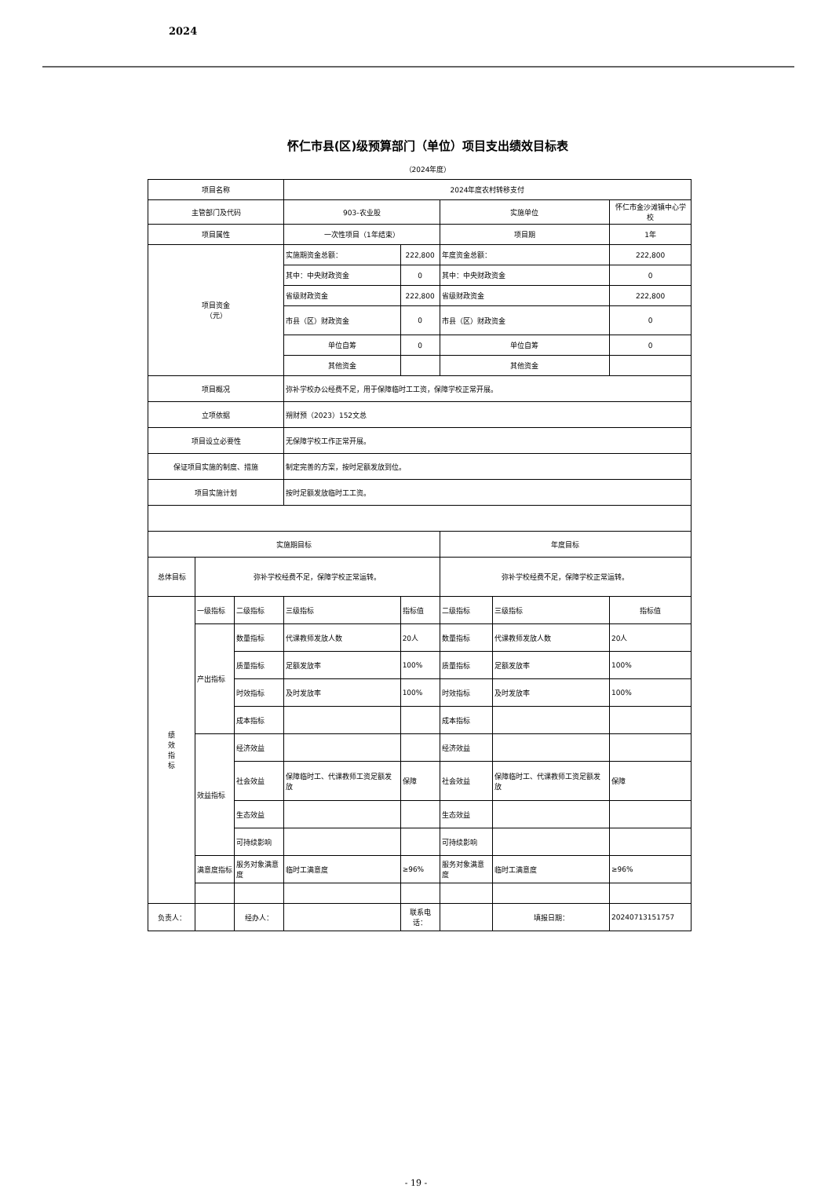2024
怀仁市县(区)级预算部门（单位）项目支出绩效目标表
（2024年度）
| 项目名称 | | | 2024年度农村转移支付 | | | | |
| 主管部门及代码 | | | 903-农业股 | | 实施单位 | | 怀仁市金沙滩镇中心学校 |
| 项目属性 | | | 一次性项目（1年结束） | | 项目期 | | 1年 |
| 项目资金 （元） | | | 实施期资金总额： | 222,800 | 年度资金总额： | | 222,800 |
| | | | 其中：中央财政资金 | 0 | 其中：中央财政资金 | | 0 |
| | | | 省级财政资金 | 222,800 | 省级财政资金 | | 222,800 |
| | | | 市县（区）财政资金 | 0 | 市县（区）财政资金 | | 0 |
| | | | 单位自筹 | 0 | 单位自筹 | | 0 |
| | | | 其他资金 | | 其他资金 | | |
| 项目概况 | | | 弥补学校办公经费不足，用于保障临时工工资，保障学校正常开展。 | | | | |
| 立项依据 | | | 朔财预（2023）152文总 | | | | |
| 项目设立必要性 | | | 无保障学校工作正常开展。 | | | | |
| 保证项目实施的制度、措施 | | | 制定完善的方案，按时足额发放到位。 | | | | |
| 项目实施计划 | | | 按时足额发放临时工工资。 | | | | |
| 实施期目标 | | | | | 年度目标 | | |
| 总体目标 | 弥补学校经费不足，保障学校正常运转。 | | | | 弥补学校经费不足，保障学校正常运转。 | | |
| 绩 效 指 标 | 一级指标 | 二级指标 | 三级指标 | 指标值 | 二级指标 | 三级指标 | 指标值 |
| | 产出指标 | 数量指标 | 代课教师发放人数 | 20人 | 数量指标 | 代课教师发放人数 | 20人 |
| | | 质量指标 | 足额发放率 | 100% | 质量指标 | 足额发放率 | 100% |
| | | 时效指标 | 及时发放率 | 100% | 时效指标 | 及时发放率 | 100% |
| | | 成本指标 | | | 成本指标 | | |
| | 效益指标 | 经济效益 | | | 经济效益 | | |
| | | 社会效益 | 保障临时工、代课教师工资足额发放 | 保障 | 社会效益 | 保障临时工、代课教师工资足额发放 | 保障 |
| | | 生态效益 | | | 生态效益 | | |
| | | 可持续影响 | | | 可持续影响 | | |
| | 满意度指标 | 服务对象满意度 | 临时工满意度 | ≥96% | 服务对象满意度 | 临时工满意度 | ≥96% |
| 负责人： | | 经办人： | | 联系电话： | | 填报日期： | 20240713151757 |
- 19 -